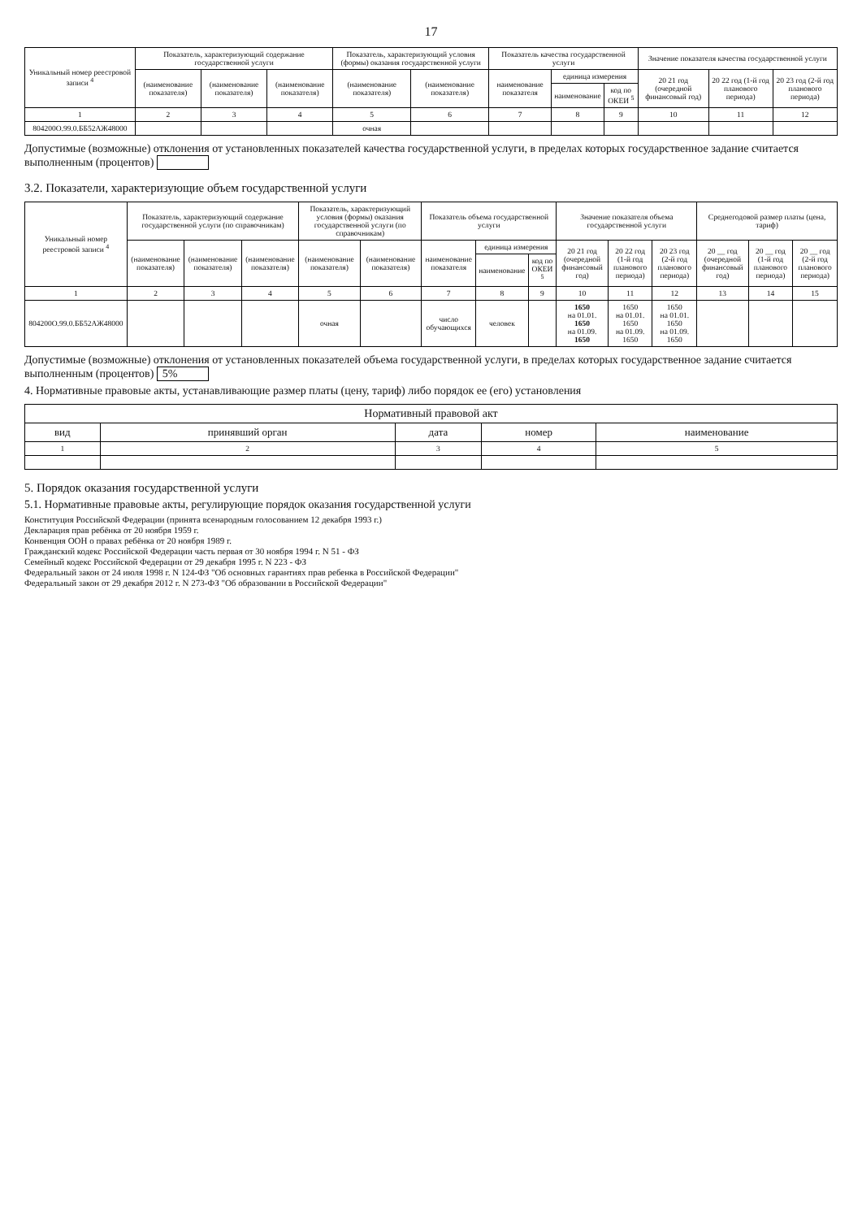17
| Уникальный номер реестровой записи <sup>4</sup> | Показатель, характеризующий содержание государственной услуги | | | Показатель, характеризующий условия (формы) оказания государственной услуги | | Показатель качества государственной услуги | | | Значение показателя качества государственной услуги | | |
| --- | --- | --- | --- | --- | --- | --- | --- | --- | --- | --- | --- |
| | (наименование показателя) | (наименование показателя) | (наименование показателя) | (наименование показателя) | (наименование показателя) | наименование показателя | единица измерения | | 20 21 год (очередной финансовый год) | 20 22 год (1-й год планового периода) | 20 23 год (2-й год планового периода) |
| | | | | | | | наименование | код по ОКЕИ <sup>5</sup> | | | |
| 1 | 2 | 3 | 4 | 5 | 6 | 7 | 8 | 9 | 10 | 11 | 12 |
| 804200О.99.0.ББ52АЖ48000 | | | | очная | | | | | | | |
Допустимые (возможные) отклонения от установленных показателей качества государственной услуги, в пределах которых государственное задание считается выполненным (процентов)
3.2. Показатели, характеризующие объем государственной услуги
| Уникальный номер реестровой записи <sup>4</sup> | Показатель, характеризующий содержание государственной услуги (по справочникам) | | | Показатель, характеризующий условия (формы) оказания государственной услуги (по справочникам) | | Показатель объема государственной услуги | | | Значение показателя объема государственной услуги | | | Среднегодовой размер платы (цена, тариф) | | |
| --- | --- | --- | --- | --- | --- | --- | --- | --- | --- | --- | --- | --- | --- | --- |
| | (наименование показателя) | (наименование показателя) | (наименование показателя) | (наименование показателя) | (наименование показателя) | наименование показателя | единица измерения | | 20 21 год (очередной финансовый год) | 20 22 год (1-й год планового периода) | 20 23 год (2-й год планового периода) | 20 __ год (очередной финансовый год) | 20 __ год (1-й год планового периода) | 20 __ год (2-й год планового периода) |
| | | | | | | | наименование | код по ОКЕИ <sup>5</sup> | | | | | | |
| 1 | 2 | 3 | 4 | 5 | 6 | 7 | 8 | 9 | 10 | 11 | 12 | 13 | 14 | 15 |
| 804200О.99.0.ББ52АЖ48000 | | | | очная | | число обучающихся | человек | | 1650 на 01.01. 1650 на 01.09. 1650 | 1650 на 01.01. 1650 на 01.09. 1650 | 1650 на 01.01. 1650 на 01.09. 1650 | | | |
Допустимые (возможные) отклонения от установленных показателей объема государственной услуги, в пределах которых государственное задание считается выполненным (процентов) 5%
4. Нормативные правовые акты, устанавливающие размер платы (цену, тариф) либо порядок ее (его) установления
| Нормативный правовой акт | | | | |
| --- | --- | --- | --- | --- |
| вид | принявший орган | дата | номер | наименование |
| 1 | 2 | 3 | 4 | 5 |
5. Порядок оказания государственной услуги
5.1. Нормативные правовые акты, регулирующие порядок оказания государственной услуги
Конституция Российской Федерации (принята всенародным голосованием 12 декабря 1993 г.)
Декларация прав ребёнка от 20 ноября 1959 г.
Конвенция ООН о правах ребёнка от 20 ноября 1989 г.
Гражданский кодекс Российской Федерации часть первая от 30 ноября 1994 г. N 51 - ФЗ
Семейный кодекс Российской Федерации от 29 декабря 1995 г. N 223 - ФЗ
Федеральный закон от 24 июля 1998 г. N 124-ФЗ "Об основных гарантиях прав ребенка в Российской Федерации"
Федеральный закон от 29 декабря 2012 г. N 273-ФЗ "Об образовании в Российской Федерации"